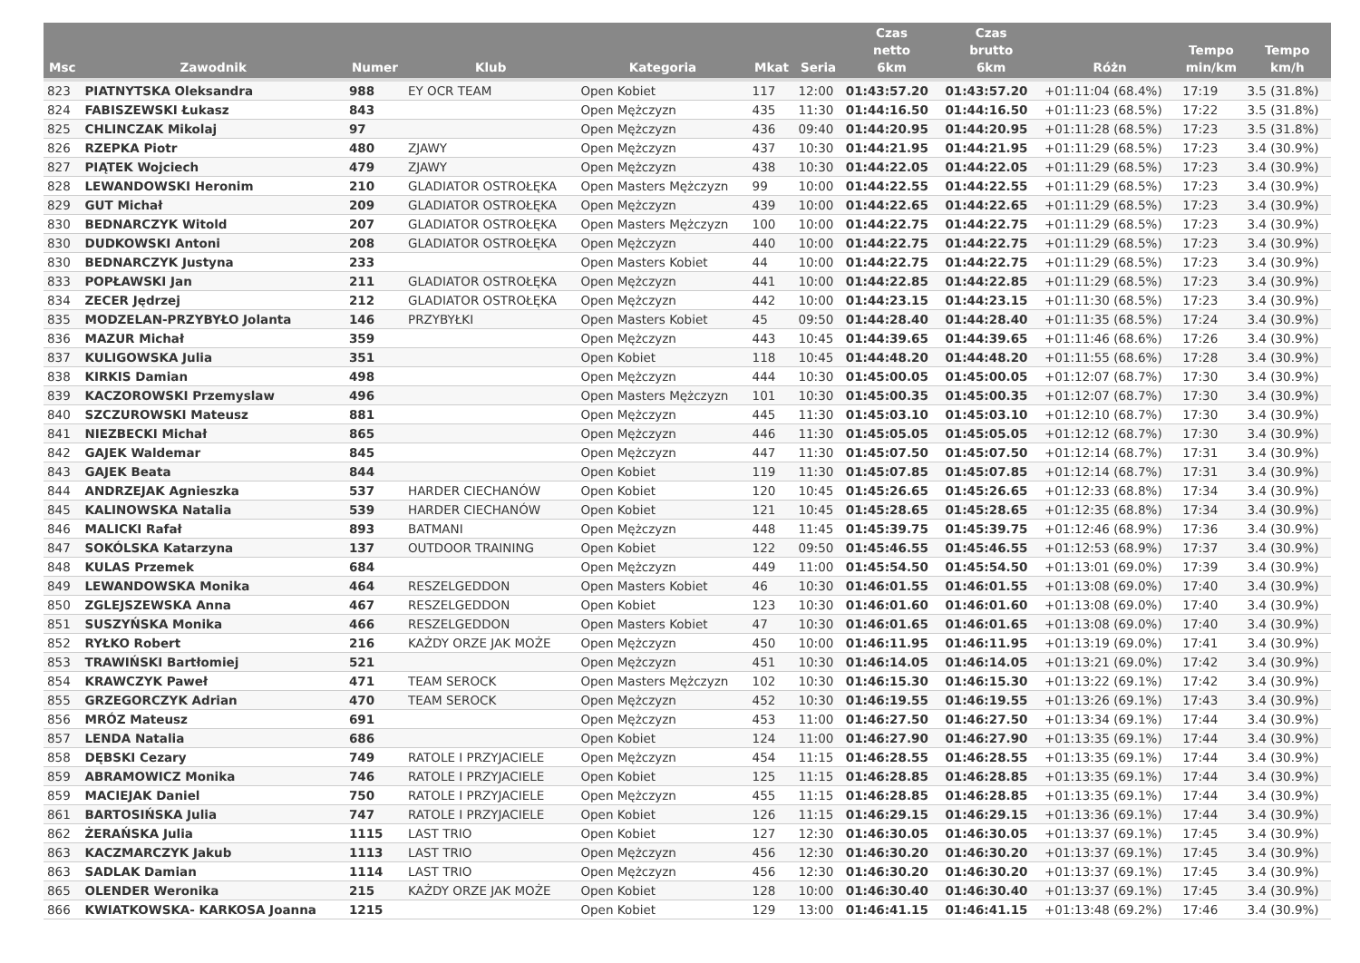| Msc | Zawodnik | Numer | Klub | Kategoria | Mkat | Seria | Czas netto 6km | Czas brutto 6km | Różn | Tempo min/km | Tempo km/h |
| --- | --- | --- | --- | --- | --- | --- | --- | --- | --- | --- | --- |
| 823 | PIATNYTSKA Oleksandra | 988 | EY OCR TEAM | Open Kobiet | 117 | 12:00 | 01:43:57.20 | 01:43:57.20 | +01:11:04 (68.4%) | 17:19 | 3.5 (31.8%) |
| 824 | FABISZEWSKI Łukasz | 843 | | Open Mężczyzn | 435 | 11:30 | 01:44:16.50 | 01:44:16.50 | +01:11:23 (68.5%) | 17:22 | 3.5 (31.8%) |
| 825 | CHLINCZAK Mikolaj | 97 | | Open Mężczyzn | 436 | 09:40 | 01:44:20.95 | 01:44:20.95 | +01:11:28 (68.5%) | 17:23 | 3.5 (31.8%) |
| 826 | RZEPKA Piotr | 480 | ZJAWY | Open Mężczyzn | 437 | 10:30 | 01:44:21.95 | 01:44:21.95 | +01:11:29 (68.5%) | 17:23 | 3.4 (30.9%) |
| 827 | PIĄTEK Wojciech | 479 | ZJAWY | Open Mężczyzn | 438 | 10:30 | 01:44:22.05 | 01:44:22.05 | +01:11:29 (68.5%) | 17:23 | 3.4 (30.9%) |
| 828 | LEWANDOWSKI Heronim | 210 | GLADIATOR OSTROŁĘKA | Open Masters Mężczyzn | 99 | 10:00 | 01:44:22.55 | 01:44:22.55 | +01:11:29 (68.5%) | 17:23 | 3.4 (30.9%) |
| 829 | GUT Michał | 209 | GLADIATOR OSTROŁĘKA | Open Mężczyzn | 439 | 10:00 | 01:44:22.65 | 01:44:22.65 | +01:11:29 (68.5%) | 17:23 | 3.4 (30.9%) |
| 830 | BEDNARCZYK Witold | 207 | GLADIATOR OSTROŁĘKA | Open Masters Mężczyzn | 100 | 10:00 | 01:44:22.75 | 01:44:22.75 | +01:11:29 (68.5%) | 17:23 | 3.4 (30.9%) |
| 830 | DUDKOWSKI Antoni | 208 | GLADIATOR OSTROŁĘKA | Open Mężczyzn | 440 | 10:00 | 01:44:22.75 | 01:44:22.75 | +01:11:29 (68.5%) | 17:23 | 3.4 (30.9%) |
| 830 | BEDNARCZYK Justyna | 233 | | Open Masters Kobiet | 44 | 10:00 | 01:44:22.75 | 01:44:22.75 | +01:11:29 (68.5%) | 17:23 | 3.4 (30.9%) |
| 833 | POPŁAWSKI Jan | 211 | GLADIATOR OSTROŁĘKA | Open Mężczyzn | 441 | 10:00 | 01:44:22.85 | 01:44:22.85 | +01:11:29 (68.5%) | 17:23 | 3.4 (30.9%) |
| 834 | ZECER Jędrzej | 212 | GLADIATOR OSTROŁĘKA | Open Mężczyzn | 442 | 10:00 | 01:44:23.15 | 01:44:23.15 | +01:11:30 (68.5%) | 17:23 | 3.4 (30.9%) |
| 835 | MODZELAN-PRZYBYŁO Jolanta | 146 | PRZYBYŁKI | Open Masters Kobiet | 45 | 09:50 | 01:44:28.40 | 01:44:28.40 | +01:11:35 (68.5%) | 17:24 | 3.4 (30.9%) |
| 836 | MAZUR Michał | 359 | | Open Mężczyzn | 443 | 10:45 | 01:44:39.65 | 01:44:39.65 | +01:11:46 (68.6%) | 17:26 | 3.4 (30.9%) |
| 837 | KULIGOWSKA Julia | 351 | | Open Kobiet | 118 | 10:45 | 01:44:48.20 | 01:44:48.20 | +01:11:55 (68.6%) | 17:28 | 3.4 (30.9%) |
| 838 | KIRKIS Damian | 498 | | Open Mężczyzn | 444 | 10:30 | 01:45:00.05 | 01:45:00.05 | +01:12:07 (68.7%) | 17:30 | 3.4 (30.9%) |
| 839 | KACZOROWSKI Przemyslaw | 496 | | Open Masters Mężczyzn | 101 | 10:30 | 01:45:00.35 | 01:45:00.35 | +01:12:07 (68.7%) | 17:30 | 3.4 (30.9%) |
| 840 | SZCZUROWSKI Mateusz | 881 | | Open Mężczyzn | 445 | 11:30 | 01:45:03.10 | 01:45:03.10 | +01:12:10 (68.7%) | 17:30 | 3.4 (30.9%) |
| 841 | NIEZBECKI Michał | 865 | | Open Mężczyzn | 446 | 11:30 | 01:45:05.05 | 01:45:05.05 | +01:12:12 (68.7%) | 17:30 | 3.4 (30.9%) |
| 842 | GAJEK Waldemar | 845 | | Open Mężczyzn | 447 | 11:30 | 01:45:07.50 | 01:45:07.50 | +01:12:14 (68.7%) | 17:31 | 3.4 (30.9%) |
| 843 | GAJEK Beata | 844 | | Open Kobiet | 119 | 11:30 | 01:45:07.85 | 01:45:07.85 | +01:12:14 (68.7%) | 17:31 | 3.4 (30.9%) |
| 844 | ANDRZEJAK Agnieszka | 537 | HARDER CIECHANÓW | Open Kobiet | 120 | 10:45 | 01:45:26.65 | 01:45:26.65 | +01:12:33 (68.8%) | 17:34 | 3.4 (30.9%) |
| 845 | KALINOWSKA Natalia | 539 | HARDER CIECHANÓW | Open Kobiet | 121 | 10:45 | 01:45:28.65 | 01:45:28.65 | +01:12:35 (68.8%) | 17:34 | 3.4 (30.9%) |
| 846 | MALICKI Rafał | 893 | BATMANI | Open Mężczyzn | 448 | 11:45 | 01:45:39.75 | 01:45:39.75 | +01:12:46 (68.9%) | 17:36 | 3.4 (30.9%) |
| 847 | SOKÓLSKA Katarzyna | 137 | OUTDOOR TRAINING | Open Kobiet | 122 | 09:50 | 01:45:46.55 | 01:45:46.55 | +01:12:53 (68.9%) | 17:37 | 3.4 (30.9%) |
| 848 | KULAS Przemek | 684 | | Open Mężczyzn | 449 | 11:00 | 01:45:54.50 | 01:45:54.50 | +01:13:01 (69.0%) | 17:39 | 3.4 (30.9%) |
| 849 | LEWANDOWSKA Monika | 464 | RESZELGEDDON | Open Masters Kobiet | 46 | 10:30 | 01:46:01.55 | 01:46:01.55 | +01:13:08 (69.0%) | 17:40 | 3.4 (30.9%) |
| 850 | ZGLEJSZEWSKA Anna | 467 | RESZELGEDDON | Open Kobiet | 123 | 10:30 | 01:46:01.60 | 01:46:01.60 | +01:13:08 (69.0%) | 17:40 | 3.4 (30.9%) |
| 851 | SUSZYŃSKA Monika | 466 | RESZELGEDDON | Open Masters Kobiet | 47 | 10:30 | 01:46:01.65 | 01:46:01.65 | +01:13:08 (69.0%) | 17:40 | 3.4 (30.9%) |
| 852 | RYŁKO Robert | 216 | KAŻDY ORZE JAK MOŻE | Open Mężczyzn | 450 | 10:00 | 01:46:11.95 | 01:46:11.95 | +01:13:19 (69.0%) | 17:41 | 3.4 (30.9%) |
| 853 | TRAWIŃSKI Bartłomiej | 521 | | Open Mężczyzn | 451 | 10:30 | 01:46:14.05 | 01:46:14.05 | +01:13:21 (69.0%) | 17:42 | 3.4 (30.9%) |
| 854 | KRAWCZYK Paweł | 471 | TEAM SEROCK | Open Masters Mężczyzn | 102 | 10:30 | 01:46:15.30 | 01:46:15.30 | +01:13:22 (69.1%) | 17:42 | 3.4 (30.9%) |
| 855 | GRZEGORCZYK Adrian | 470 | TEAM SEROCK | Open Mężczyzn | 452 | 10:30 | 01:46:19.55 | 01:46:19.55 | +01:13:26 (69.1%) | 17:43 | 3.4 (30.9%) |
| 856 | MRÓZ Mateusz | 691 | | Open Mężczyzn | 453 | 11:00 | 01:46:27.50 | 01:46:27.50 | +01:13:34 (69.1%) | 17:44 | 3.4 (30.9%) |
| 857 | LENDA Natalia | 686 | | Open Kobiet | 124 | 11:00 | 01:46:27.90 | 01:46:27.90 | +01:13:35 (69.1%) | 17:44 | 3.4 (30.9%) |
| 858 | DĘBSKI Cezary | 749 | RATOLE I PRZYJACIELE | Open Mężczyzn | 454 | 11:15 | 01:46:28.55 | 01:46:28.55 | +01:13:35 (69.1%) | 17:44 | 3.4 (30.9%) |
| 859 | ABRAMOWICZ Monika | 746 | RATOLE I PRZYJACIELE | Open Kobiet | 125 | 11:15 | 01:46:28.85 | 01:46:28.85 | +01:13:35 (69.1%) | 17:44 | 3.4 (30.9%) |
| 859 | MACIEJAK Daniel | 750 | RATOLE I PRZYJACIELE | Open Mężczyzn | 455 | 11:15 | 01:46:28.85 | 01:46:28.85 | +01:13:35 (69.1%) | 17:44 | 3.4 (30.9%) |
| 861 | BARTOSIŃSKA Julia | 747 | RATOLE I PRZYJACIELE | Open Kobiet | 126 | 11:15 | 01:46:29.15 | 01:46:29.15 | +01:13:36 (69.1%) | 17:44 | 3.4 (30.9%) |
| 862 | ŻERAŃSKA Julia | 1115 | LAST TRIO | Open Kobiet | 127 | 12:30 | 01:46:30.05 | 01:46:30.05 | +01:13:37 (69.1%) | 17:45 | 3.4 (30.9%) |
| 863 | KACZMARCZYK Jakub | 1113 | LAST TRIO | Open Mężczyzn | 456 | 12:30 | 01:46:30.20 | 01:46:30.20 | +01:13:37 (69.1%) | 17:45 | 3.4 (30.9%) |
| 863 | SADLAK Damian | 1114 | LAST TRIO | Open Mężczyzn | 456 | 12:30 | 01:46:30.20 | 01:46:30.20 | +01:13:37 (69.1%) | 17:45 | 3.4 (30.9%) |
| 865 | OLENDER Weronika | 215 | KAŻDY ORZE JAK MOŻE | Open Kobiet | 128 | 10:00 | 01:46:30.40 | 01:46:30.40 | +01:13:37 (69.1%) | 17:45 | 3.4 (30.9%) |
| 866 | KWIATKOWSKA- KARKOSA Joanna | 1215 | | Open Kobiet | 129 | 13:00 | 01:46:41.15 | 01:46:41.15 | +01:13:48 (69.2%) | 17:46 | 3.4 (30.9%) |